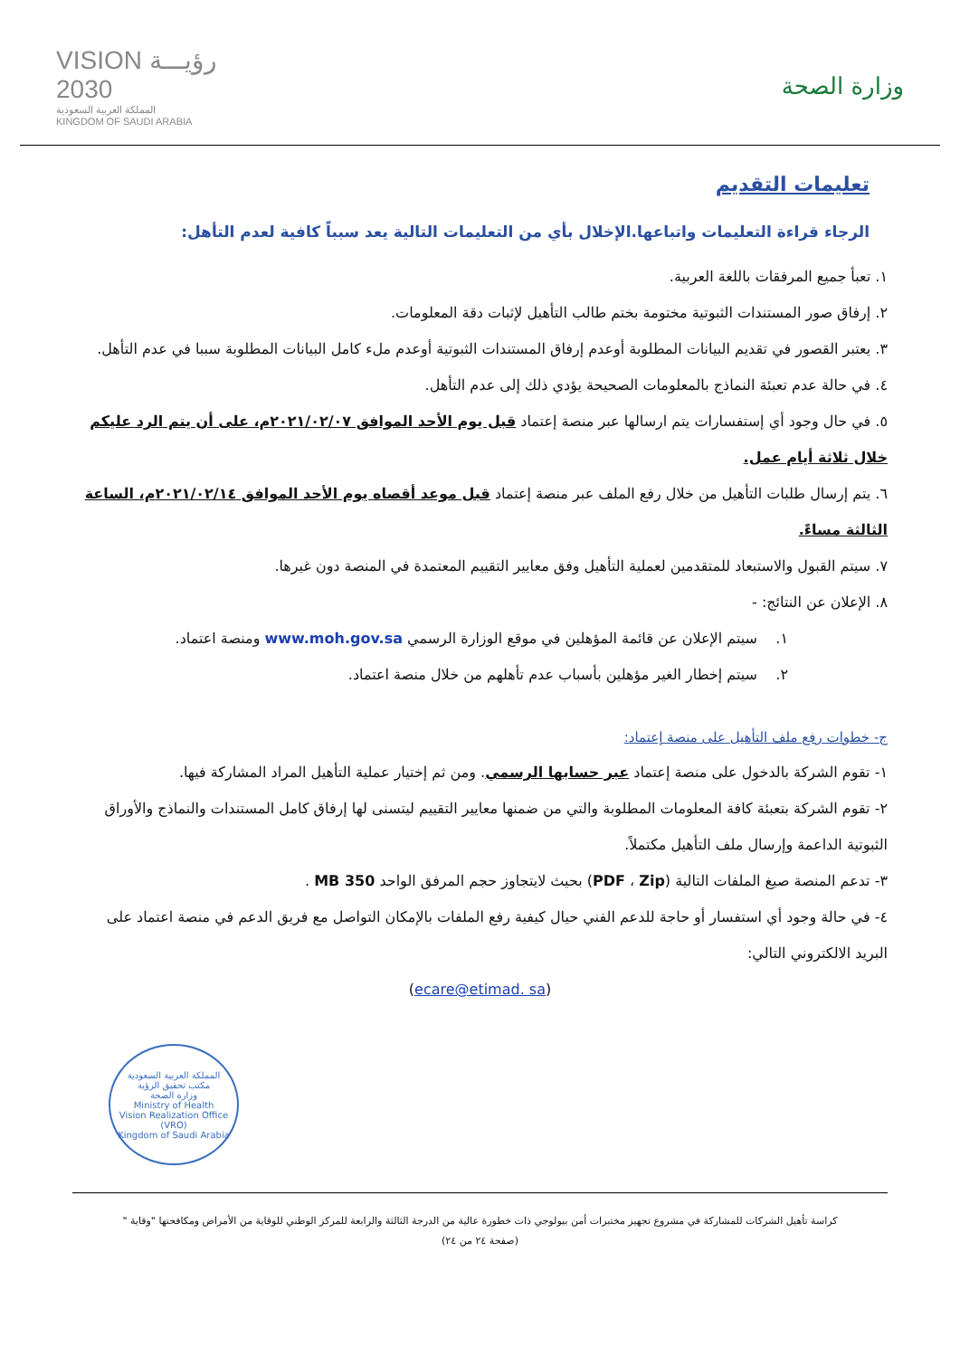وزارة الصحة
VISION رؤيـــة
2030
المملكة العربية السعودية
KINGDOM OF SAUDI ARABIA
تعليمات التقديم
الرجاء قراءة التعليمات واتباعها.الإخلال بأي من التعليمات التالية يعد سبباً كافية لعدم التأهل:
١. تعبأ جميع المرفقات باللغة العربية.
٢. إرفاق صور المستندات الثبوتية مختومة بختم طالب التأهيل لإثبات دقة المعلومات.
٣. يعتبر القصور في تقديم البيانات المطلوبة أوعدم إرفاق المستندات الثبوتية أوعدم ملء كامل البيانات المطلوبة سببا في عدم التأهل.
٤. في حالة عدم تعبئة النماذج بالمعلومات الصحيحة يؤدي ذلك إلى عدم التأهل.
٥. في حال وجود أي إستفسارات يتم ارسالها عبر منصة إعتماد قبل يوم الأحد الموافق ٢٠٢١/٠٢/٠٧م، على أن يتم الرد عليكم خلال ثلاثة أيام عمل.
٦. يتم إرسال طلبات التأهيل من خلال رفع الملف عبر منصة إعتماد قبل موعد أقصاه يوم الأحد الموافق ٢٠٢١/٠٢/١٤م، الساعة الثالثة مساءً.
٧. سيتم القبول والاستبعاد للمتقدمين لعملية التأهيل وفق معايير التقييم المعتمدة في المنصة دون غيرها.
٨. الإعلان عن النتائج: -
١. سيتم الإعلان عن قائمة المؤهلين في موقع الوزارة الرسمي www.moh.gov.sa ومنصة اعتماد.
٢. سيتم إخطار الغير مؤهلين بأسباب عدم تأهلهم من خلال منصة اعتماد.
ج- خطوات رفع ملف التأهيل على منصة إعتماد:
١- تقوم الشركة بالدخول على منصة إعتماد عبر حسابها الرسمي. ومن ثم إختيار عملية التأهيل المراد المشاركة فيها.
٢- تقوم الشركة بتعبئة كافة المعلومات المطلوبة والتي من ضمنها معايير التقييم ليتسنى لها إرفاق كامل المستندات والنماذج والأوراق الثبوتية الداعمة وإرسال ملف التأهيل مكتملاً.
٣- تدعم المنصة صيغ الملفات التالية (PDF ، Zip) بحيث لايتجاوز حجم المرفق الواحد 350 MB .
٤- في حالة وجود أي استفسار أو حاجة للدعم الفني حيال كيفية رفع الملفات بالإمكان التواصل مع فريق الدعم في منصة اعتماد على البريد الالكتروني التالي:
(ecare@etimad. sa)
المملكة العربية السعودية
مكتب تحقيق الرؤية
وزارة الصحة
Ministry of Health
Vision Realization Office (VRO)
Kingdom of Saudi Arabia
كراسة تأهيل الشركات للمشاركة في مشروع تجهيز مختبرات أمن بيولوجي ذات خطورة عالية من الدرجة الثالثة والرابعة للمركز الوطني للوقاية من الأمراض ومكافحتها "وقاية "
(صفحة ٢٤ من ٢٤)